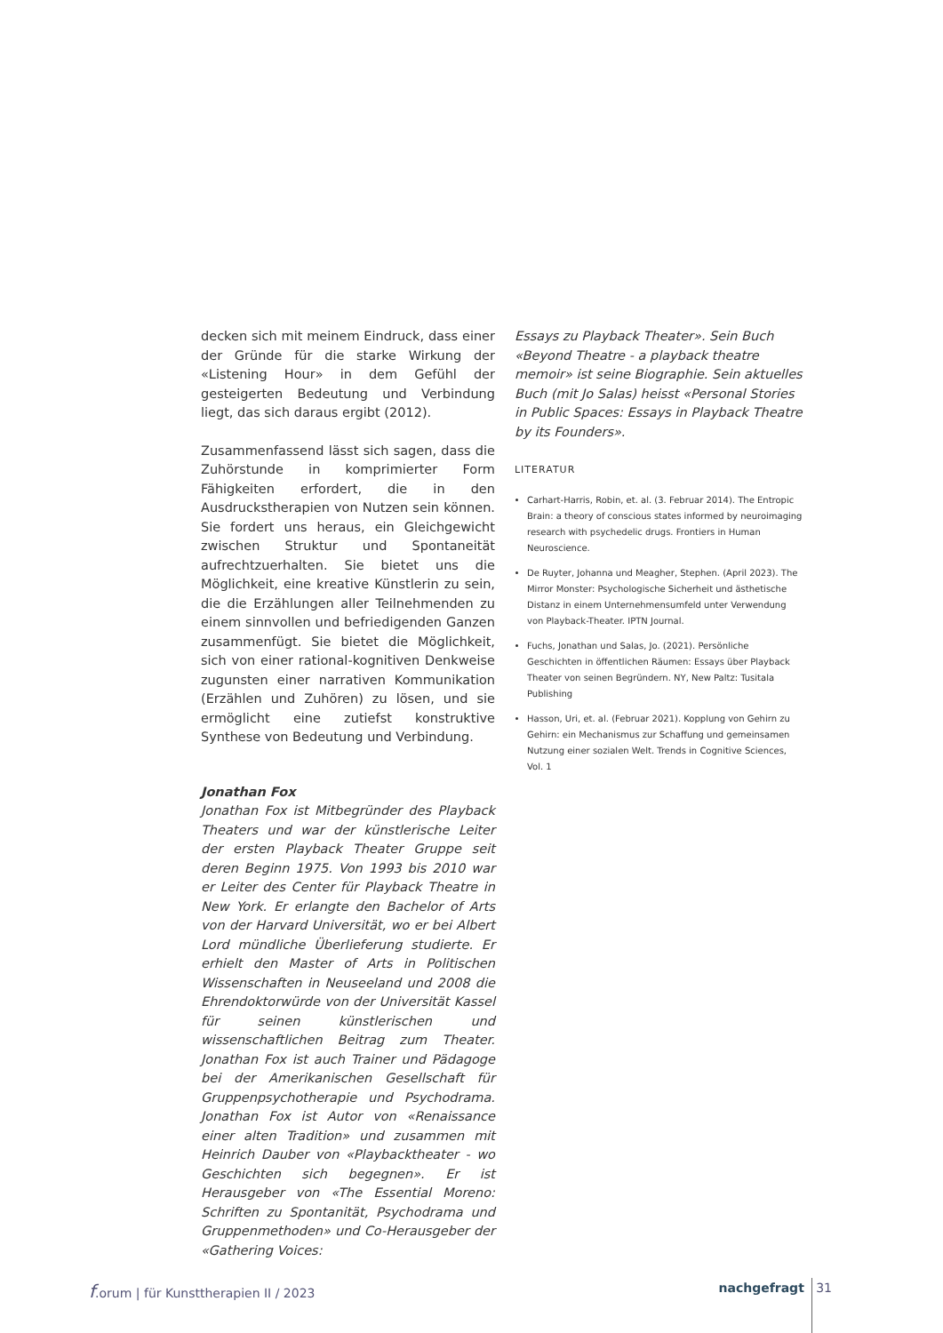decken sich mit meinem Eindruck, dass einer der Gründe für die starke Wirkung der «Listening Hour» in dem Gefühl der gesteigerten Bedeutung und Verbindung liegt, das sich daraus ergibt (2012).
Zusammenfassend lässt sich sagen, dass die Zuhörstunde in komprimierter Form Fähigkeiten erfordert, die in den Ausdruckstherapien von Nutzen sein können. Sie fordert uns heraus, ein Gleichgewicht zwischen Struktur und Spontaneität aufrechtzuerhalten. Sie bietet uns die Möglichkeit, eine kreative Künstlerin zu sein, die die Erzählungen aller Teilnehmenden zu einem sinnvollen und befriedigenden Ganzen zusammenfügt. Sie bietet die Möglichkeit, sich von einer rational-kognitiven Denkweise zugunsten einer narrativen Kommunikation (Erzählen und Zuhören) zu lösen, und sie ermöglicht eine zutiefst konstruktive Synthese von Bedeutung und Verbindung.
Jonathan Fox
Jonathan Fox ist Mitbegründer des Playback Theaters und war der künstlerische Leiter der ersten Playback Theater Gruppe seit deren Beginn 1975. Von 1993 bis 2010 war er Leiter des Center für Playback Theatre in New York. Er erlangte den Bachelor of Arts von der Harvard Universität, wo er bei Albert Lord mündliche Überlieferung studierte. Er erhielt den Master of Arts in Politischen Wissenschaften in Neuseeland und 2008 die Ehrendoktorwürde von der Universität Kassel für seinen künstlerischen und wissenschaftlichen Beitrag zum Theater. Jonathan Fox ist auch Trainer und Pädagoge bei der Amerikanischen Gesellschaft für Gruppenpsychotherapie und Psychodrama. Jonathan Fox ist Autor von «Renaissance einer alten Tradition» und zusammen mit Heinrich Dauber von «Playbacktheater - wo Geschichten sich begegnen». Er ist Herausgeber von «The Essential Moreno: Schriften zu Spontanität, Psychodrama und Gruppenmethoden» und Co-Herausgeber der «Gathering Voices:
Essays zu Playback Theater». Sein Buch «Beyond Theatre - a playback theatre memoir» ist seine Biographie. Sein aktuelles Buch (mit Jo Salas) heisst «Personal Stories in Public Spaces: Essays in Playback Theatre by its Founders».
LITERATUR
Carhart-Harris, Robin, et. al. (3. Februar 2014). The Entropic Brain: a theory of conscious states informed by neuroimaging research with psychedelic drugs. Frontiers in Human Neuroscience.
De Ruyter, Johanna und Meagher, Stephen. (April 2023). The Mirror Monster: Psychologische Sicherheit und ästhetische Distanz in einem Unternehmensumfeld unter Verwendung von Playback-Theater. IPTN Journal.
Fuchs, Jonathan und Salas, Jo. (2021). Persönliche Geschichten in öffentlichen Räumen: Essays über Playback Theater von seinen Begründern. NY, New Paltz: Tusitala Publishing
Hasson, Uri, et. al. (Februar 2021). Kopplung von Gehirn zu Gehirn: ein Mechanismus zur Schaffung und gemeinsamen Nutzung einer sozialen Welt. Trends in Cognitive Sciences, Vol. 1
f.orum | für Kunsttherapien II / 2023 nachgefragt 31